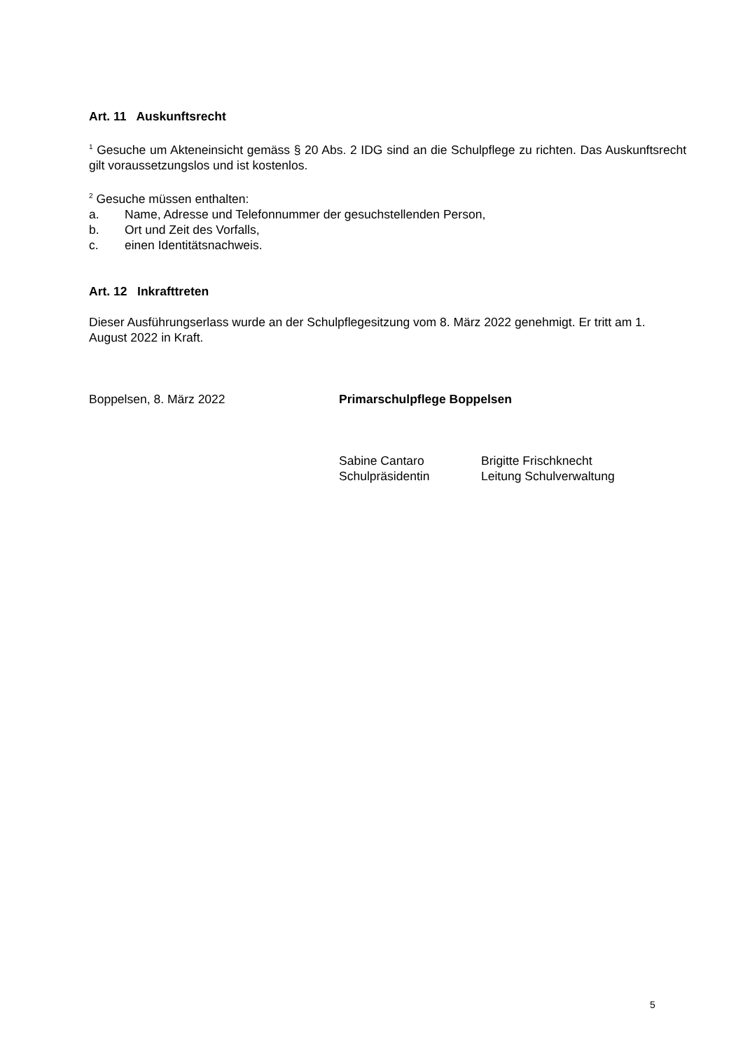Art. 11 Auskunftsrecht
<sup>1</sup> Gesuche um Akteneinsicht gemäss § 20 Abs. 2 IDG sind an die Schulpflege zu richten. Das Auskunftsrecht gilt voraussetzungslos und ist kostenlos.
<sup>2</sup> Gesuche müssen enthalten:
a. Name, Adresse und Telefonnummer der gesuchstellenden Person,
b. Ort und Zeit des Vorfalls,
c. einen Identitätsnachweis.
Art. 12 Inkrafttreten
Dieser Ausführungserlass wurde an der Schulpflegesitzung vom 8. März 2022 genehmigt. Er tritt am 1. August 2022 in Kraft.
Boppelsen, 8. März 2022 Primarschulpflege Boppelsen
Sabine Cantaro
Schulpräsidentin Brigitte Frischknecht
Leitung Schulverwaltung
5